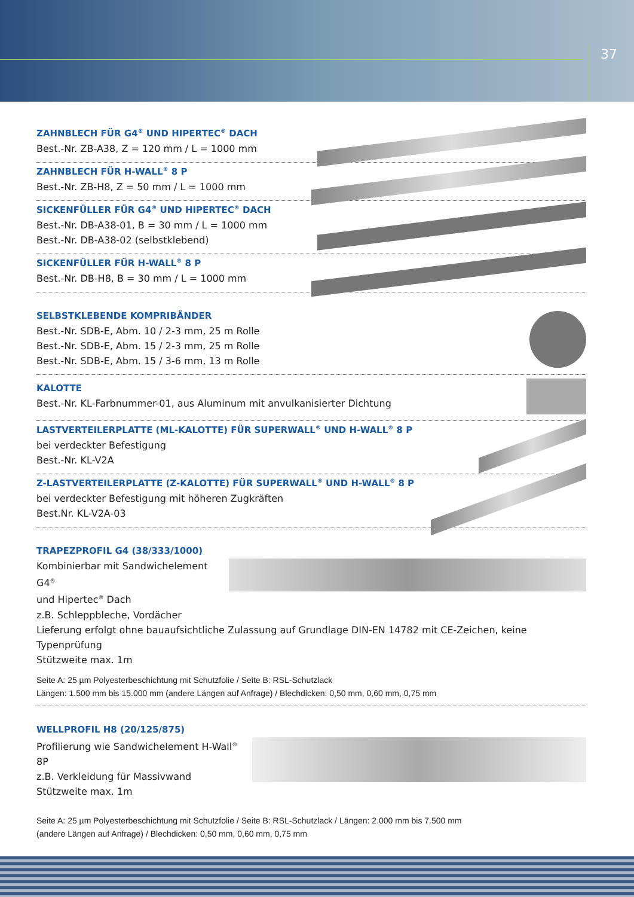37
ZAHNBLECH FÜR G4<sup>®</sup> UND HIPERTEC<sup>®</sup> DACH
Best.-Nr. ZB-A38, Z = 120 mm / L = 1000 mm
ZAHNBLECH FÜR H-WALL<sup>®</sup> 8 P
Best.-Nr. ZB-H8, Z = 50 mm / L = 1000 mm
SICKENFÜLLER FÜR G4<sup>®</sup> UND HIPERTEC<sup>®</sup> DACH
Best.-Nr. DB-A38-01, B = 30 mm / L = 1000 mm
Best.-Nr. DB-A38-02 (selbstklebend)
SICKENFÜLLER FÜR H-WALL<sup>®</sup> 8 P
Best.-Nr. DB-H8, B = 30 mm / L = 1000 mm
SELBSTKLEBENDE KOMPRIBÄNDER
Best.-Nr. SDB-E, Abm. 10 / 2-3 mm, 25 m Rolle
Best.-Nr. SDB-E, Abm. 15 / 2-3 mm, 25 m Rolle
Best.-Nr. SDB-E, Abm. 15 / 3-6 mm, 13 m Rolle
KALOTTE
Best.-Nr. KL-Farbnummer-01, aus Aluminum mit anvulkanisierter Dichtung
LASTVERTEILERPLATTE (ML-KALOTTE) FÜR SUPERWALL<sup>®</sup> UND H-WALL<sup>®</sup> 8 P
bei verdeckter Befestigung
Best.-Nr. KL-V2A
Z-LASTVERTEILERPLATTE (Z-KALOTTE) FÜR SUPERWALL<sup>®</sup> UND H-WALL<sup>®</sup> 8 P
bei verdeckter Befestigung mit höheren Zugkräften
Best.Nr. KL-V2A-03
TRAPEZPROFIL G4 (38/333/1000)
Kombinierbar mit Sandwichelement G4<sup>®</sup>
und Hipertec<sup>®</sup> Dach
z.B. Schleppbleche, Vordächer
Lieferung erfolgt ohne bauaufsichtliche Zulassung auf Grundlage DIN-EN 14782 mit CE-Zeichen, keine Typenprüfung
Stützweite max. 1m
Seite A: 25 µm Polyesterbeschichtung mit Schutzfolie / Seite B: RSL-Schutzlack
Längen: 1.500 mm bis 15.000 mm (andere Längen auf Anfrage) / Blechdicken: 0,50 mm, 0,60 mm, 0,75 mm
WELLPROFIL H8 (20/125/875)
Profilierung wie Sandwichelement H-Wall<sup>®</sup> 8P
z.B. Verkleidung für Massivwand
Stützweite max. 1m
Seite A: 25 µm Polyesterbeschichtung mit Schutzfolie / Seite B: RSL-Schutzlack / Längen: 2.000 mm bis 7.500 mm
(andere Längen auf Anfrage) / Blechdicken: 0,50 mm, 0,60 mm, 0,75 mm